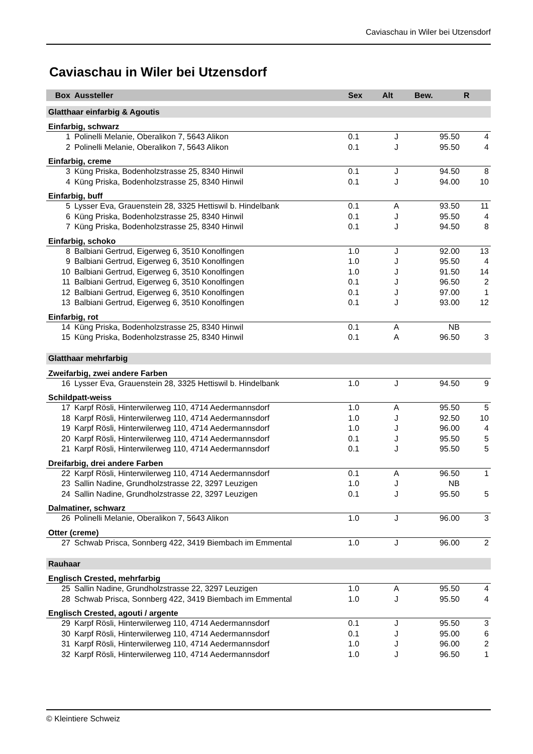Caviaschau in Wiler bei Utzensdorf
Caviaschau in Wiler bei Utzensdorf
| Box | Aussteller | Sex | Alt | Bew. | R |
| --- | --- | --- | --- | --- | --- |
| Glatthaar einfarbig & Agoutis | | | | | |
| Einfarbig, schwarz | | | | | |
| 1 | Polinelli Melanie, Oberalikon 7, 5643 Alikon | 0.1 | J | 95.50 | 4 |
| 2 | Polinelli Melanie, Oberalikon 7, 5643 Alikon | 0.1 | J | 95.50 | 4 |
| Einfarbig, creme | | | | | |
| 3 | Küng Priska, Bodenholzstrasse 25, 8340 Hinwil | 0.1 | J | 94.50 | 8 |
| 4 | Küng Priska, Bodenholzstrasse 25, 8340 Hinwil | 0.1 | J | 94.00 | 10 |
| Einfarbig, buff | | | | | |
| 5 | Lysser Eva, Grauenstein 28, 3325 Hettiswil b. Hindelbank | 0.1 | A | 93.50 | 11 |
| 6 | Küng Priska, Bodenholzstrasse 25, 8340 Hinwil | 0.1 | J | 95.50 | 4 |
| 7 | Küng Priska, Bodenholzstrasse 25, 8340 Hinwil | 0.1 | J | 94.50 | 8 |
| Einfarbig, schoko | | | | | |
| 8 | Balbiani Gertrud, Eigerweg 6, 3510 Konolfingen | 1.0 | J | 92.00 | 13 |
| 9 | Balbiani Gertrud, Eigerweg 6, 3510 Konolfingen | 1.0 | J | 95.50 | 4 |
| 10 | Balbiani Gertrud, Eigerweg 6, 3510 Konolfingen | 1.0 | J | 91.50 | 14 |
| 11 | Balbiani Gertrud, Eigerweg 6, 3510 Konolfingen | 0.1 | J | 96.50 | 2 |
| 12 | Balbiani Gertrud, Eigerweg 6, 3510 Konolfingen | 0.1 | J | 97.00 | 1 |
| 13 | Balbiani Gertrud, Eigerweg 6, 3510 Konolfingen | 0.1 | J | 93.00 | 12 |
| Einfarbig, rot | | | | | |
| 14 | Küng Priska, Bodenholzstrasse 25, 8340 Hinwil | 0.1 | A | NB | |
| 15 | Küng Priska, Bodenholzstrasse 25, 8340 Hinwil | 0.1 | A | 96.50 | 3 |
| Glatthaar mehrfarbig | | | | | |
| Zweifarbig, zwei andere Farben | | | | | |
| 16 | Lysser Eva, Grauenstein 28, 3325 Hettiswil b. Hindelbank | 1.0 | J | 94.50 | 9 |
| Schildpatt-weiss | | | | | |
| 17 | Karpf Rösli, Hinterwilerweg 110, 4714 Aedermannsdorf | 1.0 | A | 95.50 | 5 |
| 18 | Karpf Rösli, Hinterwilerweg 110, 4714 Aedermannsdorf | 1.0 | J | 92.50 | 10 |
| 19 | Karpf Rösli, Hinterwilerweg 110, 4714 Aedermannsdorf | 1.0 | J | 96.00 | 4 |
| 20 | Karpf Rösli, Hinterwilerweg 110, 4714 Aedermannsdorf | 0.1 | J | 95.50 | 5 |
| 21 | Karpf Rösli, Hinterwilerweg 110, 4714 Aedermannsdorf | 0.1 | J | 95.50 | 5 |
| Dreifarbig, drei andere Farben | | | | | |
| 22 | Karpf Rösli, Hinterwilerweg 110, 4714 Aedermannsdorf | 0.1 | A | 96.50 | 1 |
| 23 | Sallin Nadine, Grundholzstrasse 22, 3297 Leuzigen | 1.0 | J | NB | |
| 24 | Sallin Nadine, Grundholzstrasse 22, 3297 Leuzigen | 0.1 | J | 95.50 | 5 |
| Dalmatiner, schwarz | | | | | |
| 26 | Polinelli Melanie, Oberalikon 7, 5643 Alikon | 1.0 | J | 96.00 | 3 |
| Otter (creme) | | | | | |
| 27 | Schwab Prisca, Sonnberg 422, 3419 Biembach im Emmental | 1.0 | J | 96.00 | 2 |
| Rauhaar | | | | | |
| Englisch Crested, mehrfarbig | | | | | |
| 25 | Sallin Nadine, Grundholzstrasse 22, 3297 Leuzigen | 1.0 | A | 95.50 | 4 |
| 28 | Schwab Prisca, Sonnberg 422, 3419 Biembach im Emmental | 1.0 | J | 95.50 | 4 |
| Englisch Crested, agouti / argente | | | | | |
| 29 | Karpf Rösli, Hinterwilerweg 110, 4714 Aedermannsdorf | 0.1 | J | 95.50 | 3 |
| 30 | Karpf Rösli, Hinterwilerweg 110, 4714 Aedermannsdorf | 0.1 | J | 95.00 | 6 |
| 31 | Karpf Rösli, Hinterwilerweg 110, 4714 Aedermannsdorf | 1.0 | J | 96.00 | 2 |
| 32 | Karpf Rösli, Hinterwilerweg 110, 4714 Aedermannsdorf | 1.0 | J | 96.50 | 1 |
© Kleintiere Schweiz